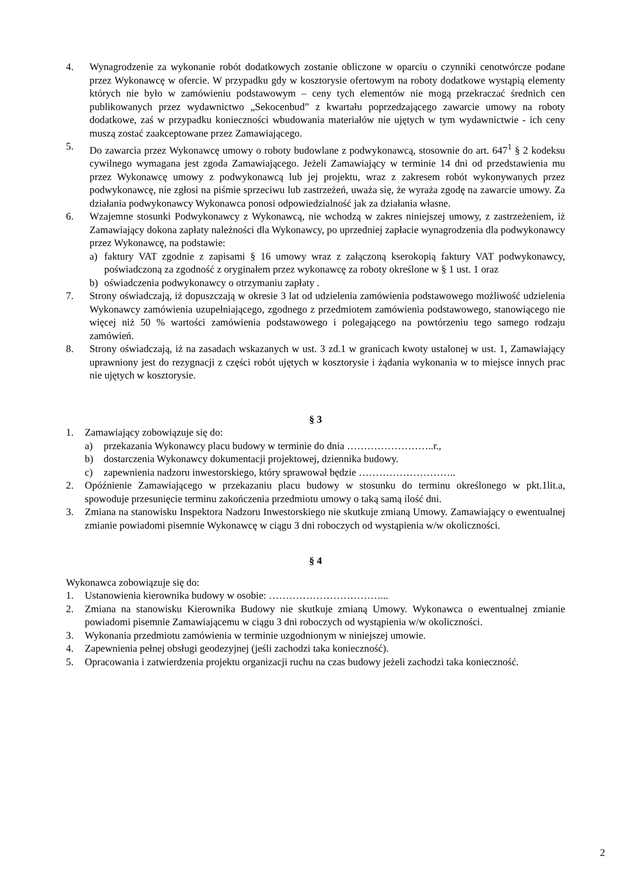4. Wynagrodzenie za wykonanie robót dodatkowych zostanie obliczone w oparciu o czynniki cenotwórcze podane przez Wykonawcę w ofercie. W przypadku gdy w kosztorysie ofertowym na roboty dodatkowe wystąpią elementy których nie było w zamówieniu podstawowym – ceny tych elementów nie mogą przekraczać średnich cen publikowanych przez wydawnictwo „Sekocenbud” z kwartału poprzedzającego zawarcie umowy na roboty dodatkowe, zaś w przypadku konieczności wbudowania materiałów nie ujętych w tym wydawnictwie - ich ceny muszą zostać zaakceptowane przez Zamawiającego.
5. Do zawarcia przez Wykonawcę umowy o roboty budowlane z podwykonawcą, stosownie do art. 647<sup>1</sup> § 2 kodeksu cywilnego wymagana jest zgoda Zamawiającego. Jeżeli Zamawiający w terminie 14 dni od przedstawienia mu przez Wykonawcę umowy z podwykonawcą lub jej projektu, wraz z zakresem robót wykonywanych przez podwykonawcę, nie zgłosi na piśmie sprzeciwu lub zastrzeżeń, uważa się, że wyraża zgodę na zawarcie umowy. Za działania podwykonawcy Wykonawca ponosi odpowiedzialność jak za działania własne.
6. Wzajemne stosunki Podwykonawcy z Wykonawcą, nie wchodzą w zakres niniejszej umowy, z zastrzeżeniem, iż Zamawiający dokona zapłaty należności dla Wykonawcy, po uprzedniej zapłacie wynagrodzenia dla podwykonawcy przez Wykonawcę, na podstawie:
a) faktury VAT zgodnie z zapisami § 16 umowy wraz z załączoną kserokopią faktury VAT podwykonawcy, poświadczoną za zgodność z oryginałem przez wykonawcę za roboty określone w § 1 ust. 1 oraz
b) oświadczenia podwykonawcy o otrzymaniu zapłaty .
7. Strony oświadczają, iż dopuszczają w okresie 3 lat od udzielenia zamówienia podstawowego możliwość udzielenia Wykonawcy zamówienia uzupełniającego, zgodnego z przedmiotem zamówienia podstawowego, stanowiącego nie więcej niż 50 % wartości zamówienia podstawowego i polegającego na powtórzeniu tego samego rodzaju zamówień.
8. Strony oświadczają, iż na zasadach wskazanych w ust. 3 zd.1 w granicach kwoty ustalonej w ust. 1, Zamawiający uprawniony jest do rezygnacji z części robót ujętych w kosztorysie i żądania wykonania w to miejsce innych prac nie ujętych w kosztorysie.
§ 3
1. Zamawiający zobowiązuje się do:
a) przekazania Wykonawcy placu budowy w terminie do dnia ……………………..r.,
b) dostarczenia Wykonawcy dokumentacji projektowej, dziennika budowy.
c) zapewnienia nadzoru inwestorskiego, który sprawował będzie ………………………..
2. Opóźnienie Zamawiającego w przekazaniu placu budowy w stosunku do terminu określonego w pkt.1lit.a, spowoduje przesunięcie terminu zakończenia przedmiotu umowy o taką samą ilość dni.
3. Zmiana na stanowisku Inspektora Nadzoru Inwestorskiego nie skutkuje zmianą Umowy. Zamawiający o ewentualnej zmianie powiadomi pisemnie Wykonawcę w ciągu 3 dni roboczych od wystąpienia w/w okoliczności.
§ 4
Wykonawca zobowiązuje się do:
1. Ustanowienia kierownika budowy w osobie: ……………………………...
2. Zmiana na stanowisku Kierownika Budowy nie skutkuje zmianą Umowy. Wykonawca o ewentualnej zmianie powiadomi pisemnie Zamawiającemu w ciągu 3 dni roboczych od wystąpienia w/w okoliczności.
3. Wykonania przedmiotu zamówienia w terminie uzgodnionym w niniejszej umowie.
4. Zapewnienia pełnej obsługi geodezyjnej (jeśli zachodzi taka konieczność).
5. Opracowania i zatwierdzenia projektu organizacji ruchu na czas budowy jeżeli zachodzi taka konieczność.
2